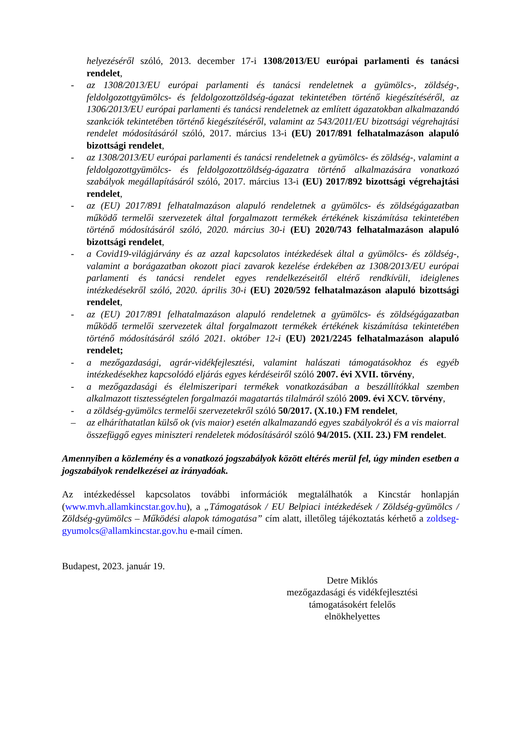helyezéséről szóló, 2013. december 17-i 1308/2013/EU európai parlamenti és tanácsi rendelet,
- az 1308/2013/EU európai parlamenti és tanácsi rendeletnek a gyümölcs-, zöldség-, feldolgozottgyümölcs- és feldolgozottzöldség-ágazat tekintetében történő kiegészítéséről, az 1306/2013/EU európai parlamenti és tanácsi rendeletnek az említett ágazatokban alkalmazandó szankciók tekintetében történő kiegészítéséről, valamint az 543/2011/EU bizottsági végrehajtási rendelet módosításáról szóló, 2017. március 13-i (EU) 2017/891 felhatalmazáson alapuló bizottsági rendelet,
- az 1308/2013/EU európai parlamenti és tanácsi rendeletnek a gyümölcs- és zöldség-, valamint a feldolgozottgyümölcs- és feldolgozottzöldség-ágazatra történő alkalmazására vonatkozó szabályok megállapításáról szóló, 2017. március 13-i (EU) 2017/892 bizottsági végrehajtási rendelet,
- az (EU) 2017/891 felhatalmazáson alapuló rendeletnek a gyümölcs- és zöldségágazatban működő termelői szervezetek által forgalmazott termékek értékének kiszámítása tekintetében történő módosításáról szóló, 2020. március 30-i (EU) 2020/743 felhatalmazáson alapuló bizottsági rendelet,
- a Covid19-világjárvány és az azzal kapcsolatos intézkedések által a gyümölcs- és zöldség-, valamint a borágazatban okozott piaci zavarok kezelése érdekében az 1308/2013/EU európai parlamenti és tanácsi rendelet egyes rendelkezéseitől eltérő rendkívüli, ideiglenes intézkedésekről szóló, 2020. április 30-i (EU) 2020/592 felhatalmazáson alapuló bizottsági rendelet,
- az (EU) 2017/891 felhatalmazáson alapuló rendeletnek a gyümölcs- és zöldségágazatban működő termelői szervezetek által forgalmazott termékek értékének kiszámítása tekintetében történő módosításáról szóló 2021. október 12-i (EU) 2021/2245 felhatalmazáson alapuló rendelet;
- a mezőgazdasági, agrár-vidékfejlesztési, valamint halászati támogatásokhoz és egyéb intézkedésekhez kapcsolódó eljárás egyes kérdéseiről szóló 2007. évi XVII. törvény,
- a mezőgazdasági és élelmiszeripari termékek vonatkozásában a beszállítókkal szemben alkalmazott tisztességtelen forgalmazói magatartás tilalmáról szóló 2009. évi XCV. törvény,
- a zöldség-gyümölcs termelői szervezetekről szóló 50/2017. (X.10.) FM rendelet,
– az elháríthatatlan külső ok (vis maior) esetén alkalmazandó egyes szabályokról és a vis maiorral összefüggő egyes miniszteri rendeletek módosításáról szóló 94/2015. (XII. 23.) FM rendelet.
Amennyiben a közlemény és a vonatkozó jogszabályok között eltérés merül fel, úgy minden esetben a jogszabályok rendelkezései az irányadóak.
Az intézkedéssel kapcsolatos további információk megtalálhatók a Kincstár honlapján (www.mvh.allamkincstar.gov.hu), a „Támogatások / EU Belpiaci intézkedések / Zöldség-gyümölcs / Zöldség-gyümölcs – Működési alapok támogatása” cím alatt, illetőleg tájékoztatás kérhető a zoldseg-gyumolcs@allamkincstar.gov.hu e-mail címen.
Budapest, 2023. január 19.
Detre Miklós
mezőgazdasági és vidékfejlesztési
támogatásokért felelős
elnökhelyettes